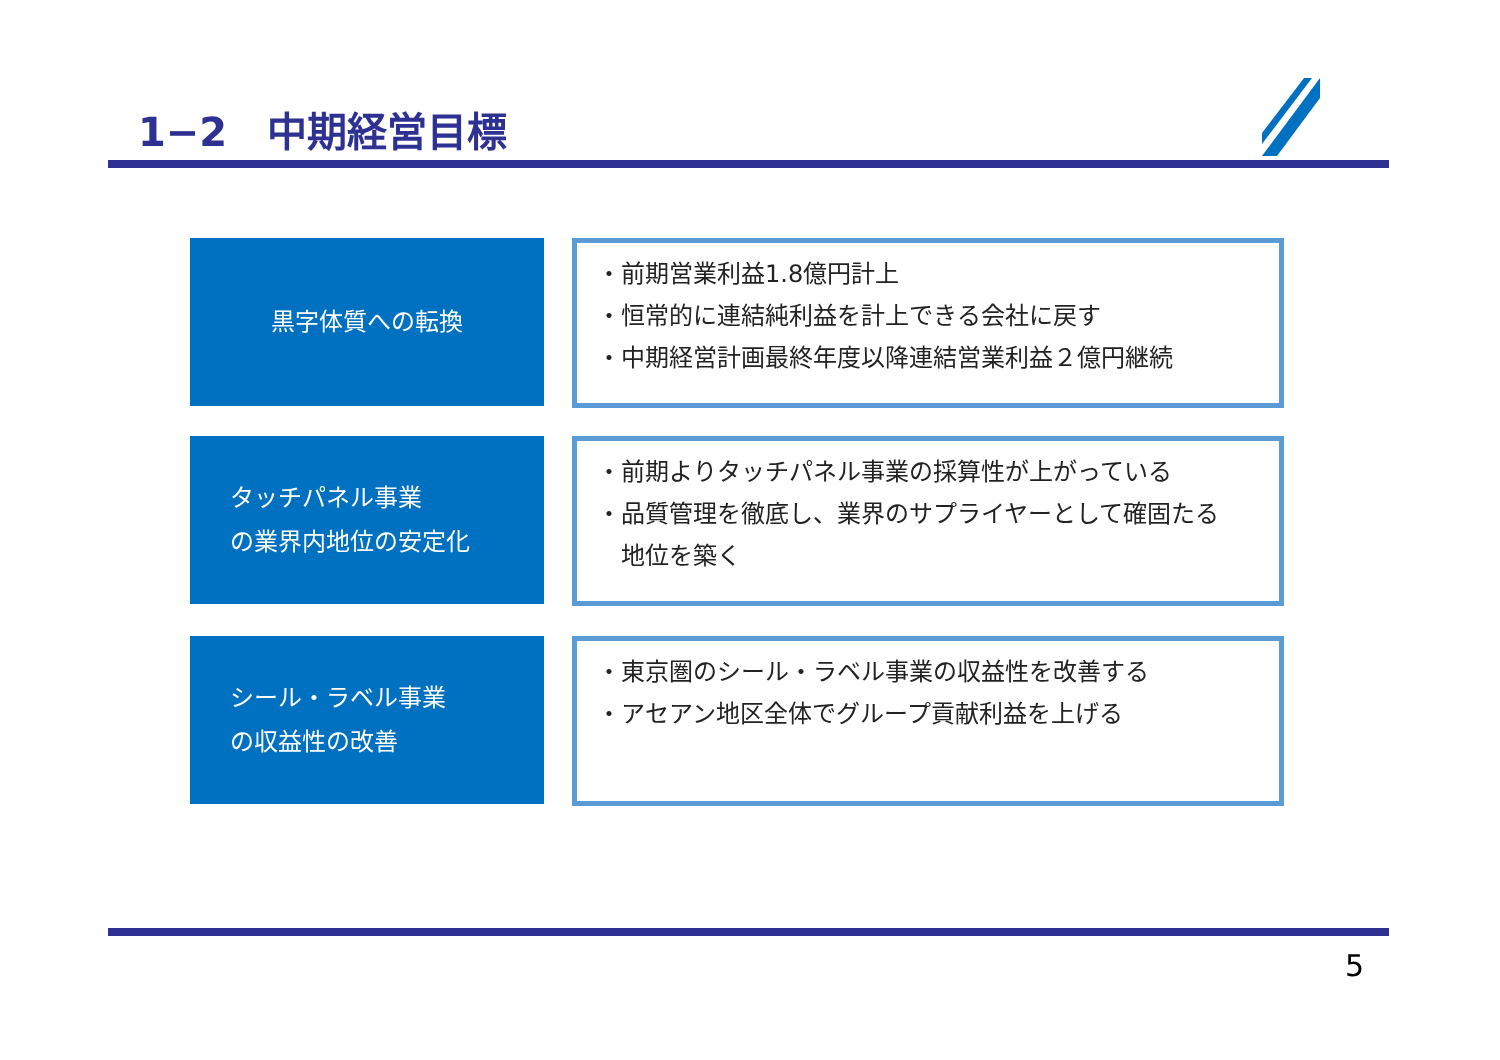1−2　中期経営目標
黒字体質への転換
・前期営業利益1.8億円計上
・恒常的に連結純利益を計上できる会社に戻す
・中期経営計画最終年度以降連結営業利益２億円継続
タッチパネル事業
の業界内地位の安定化
・前期よりタッチパネル事業の採算性が上がっている
・品質管理を徹底し、業界のサプライヤーとして確固たる
　地位を築く
シール・ラベル事業
の収益性の改善
・東京圏のシール・ラベル事業の収益性を改善する
・アセアン地区全体でグループ貢献利益を上げる
5